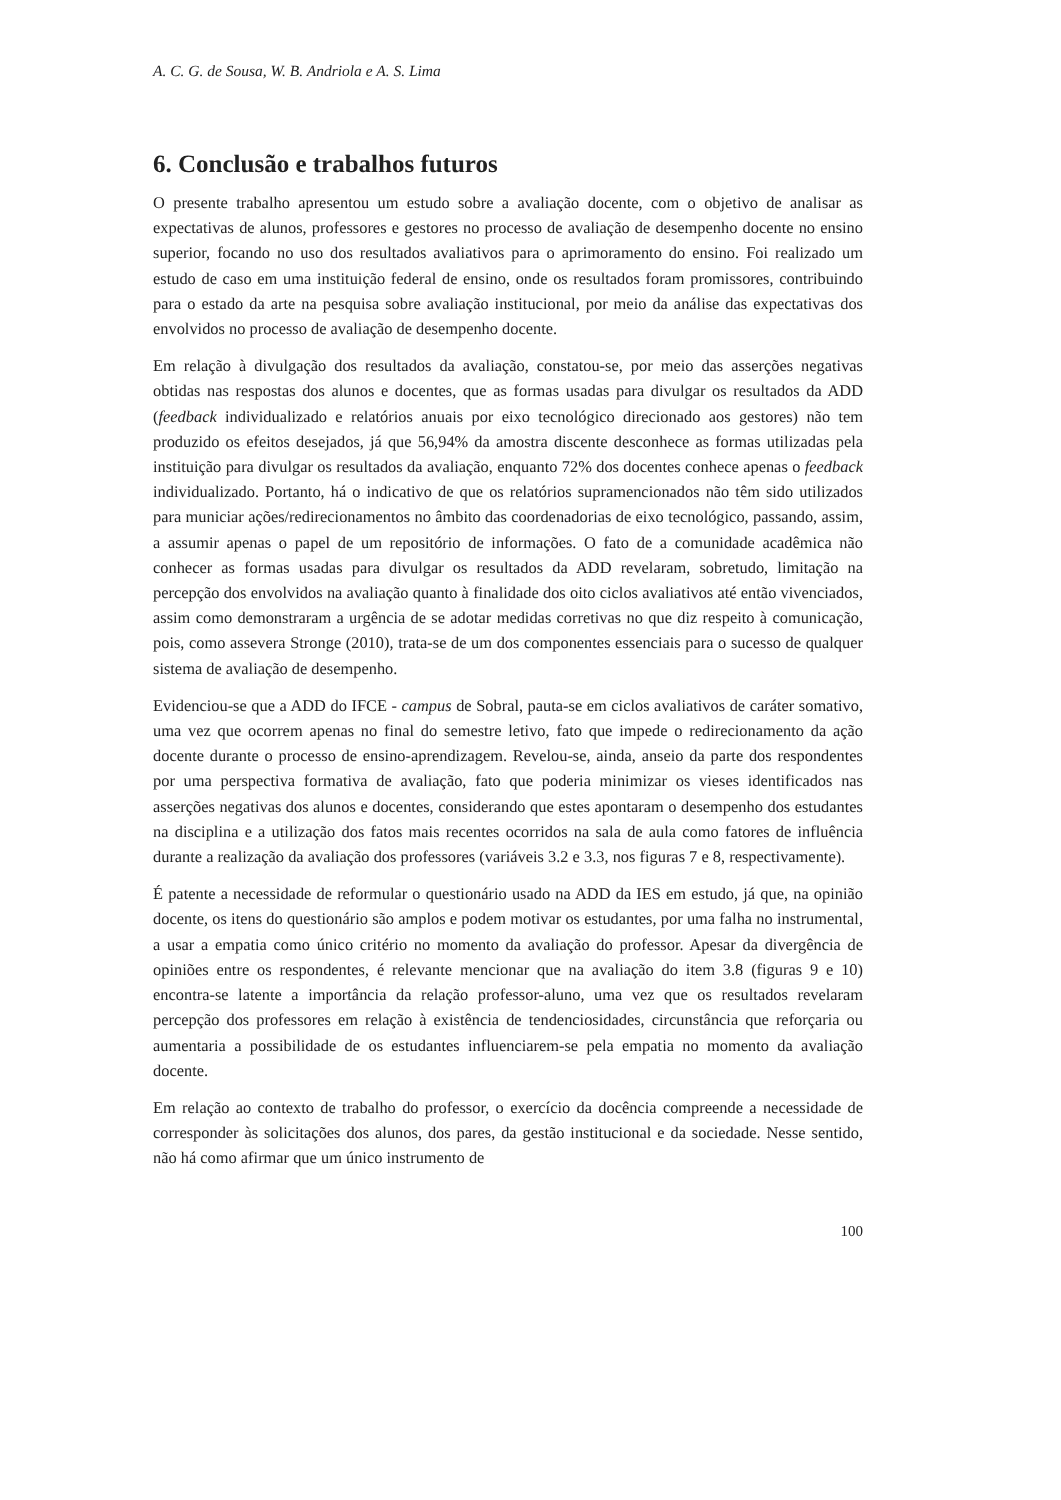A. C. G. de Sousa, W. B. Andriola e A. S. Lima
6. Conclusão e trabalhos futuros
O presente trabalho apresentou um estudo sobre a avaliação docente, com o objetivo de analisar as expectativas de alunos, professores e gestores no processo de avaliação de desempenho docente no ensino superior, focando no uso dos resultados avaliativos para o aprimoramento do ensino. Foi realizado um estudo de caso em uma instituição federal de ensino, onde os resultados foram promissores, contribuindo para o estado da arte na pesquisa sobre avaliação institucional, por meio da análise das expectativas dos envolvidos no processo de avaliação de desempenho docente.
Em relação à divulgação dos resultados da avaliação, constatou-se, por meio das asserções negativas obtidas nas respostas dos alunos e docentes, que as formas usadas para divulgar os resultados da ADD (feedback individualizado e relatórios anuais por eixo tecnológico direcionado aos gestores) não tem produzido os efeitos desejados, já que 56,94% da amostra discente desconhece as formas utilizadas pela instituição para divulgar os resultados da avaliação, enquanto 72% dos docentes conhece apenas o feedback individualizado. Portanto, há o indicativo de que os relatórios supramencionados não têm sido utilizados para municiar ações/redirecionamentos no âmbito das coordenadorias de eixo tecnológico, passando, assim, a assumir apenas o papel de um repositório de informações. O fato de a comunidade acadêmica não conhecer as formas usadas para divulgar os resultados da ADD revelaram, sobretudo, limitação na percepção dos envolvidos na avaliação quanto à finalidade dos oito ciclos avaliativos até então vivenciados, assim como demonstraram a urgência de se adotar medidas corretivas no que diz respeito à comunicação, pois, como assevera Stronge (2010), trata-se de um dos componentes essenciais para o sucesso de qualquer sistema de avaliação de desempenho.
Evidenciou-se que a ADD do IFCE - campus de Sobral, pauta-se em ciclos avaliativos de caráter somativo, uma vez que ocorrem apenas no final do semestre letivo, fato que impede o redirecionamento da ação docente durante o processo de ensino-aprendizagem. Revelou-se, ainda, anseio da parte dos respondentes por uma perspectiva formativa de avaliação, fato que poderia minimizar os vieses identificados nas asserções negativas dos alunos e docentes, considerando que estes apontaram o desempenho dos estudantes na disciplina e a utilização dos fatos mais recentes ocorridos na sala de aula como fatores de influência durante a realização da avaliação dos professores (variáveis 3.2 e 3.3, nos figuras 7 e 8, respectivamente).
É patente a necessidade de reformular o questionário usado na ADD da IES em estudo, já que, na opinião docente, os itens do questionário são amplos e podem motivar os estudantes, por uma falha no instrumental, a usar a empatia como único critério no momento da avaliação do professor. Apesar da divergência de opiniões entre os respondentes, é relevante mencionar que na avaliação do item 3.8 (figuras 9 e 10) encontra-se latente a importância da relação professor-aluno, uma vez que os resultados revelaram percepção dos professores em relação à existência de tendenciosidades, circunstância que reforçaria ou aumentaria a possibilidade de os estudantes influenciarem-se pela empatia no momento da avaliação docente.
Em relação ao contexto de trabalho do professor, o exercício da docência compreende a necessidade de corresponder às solicitações dos alunos, dos pares, da gestão institucional e da sociedade. Nesse sentido, não há como afirmar que um único instrumento de
100